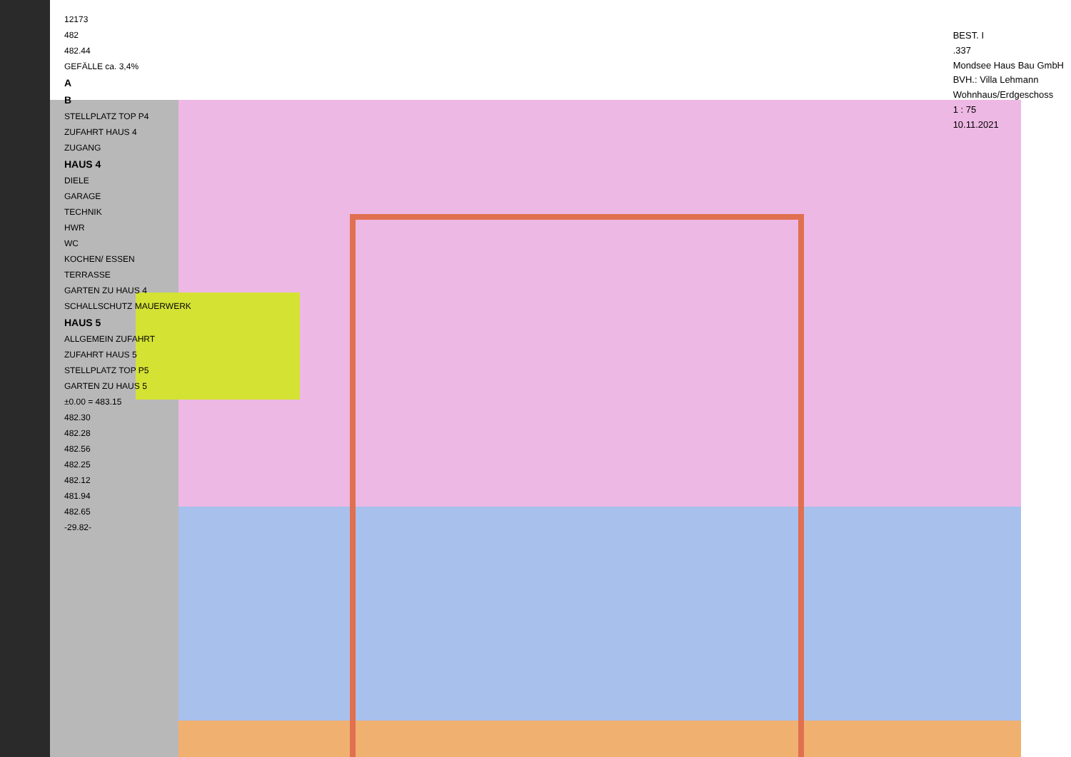12173
482
482.44
GEFÄLLE ca. 3,4%
A
B
STELLPLATZ TOP P4
ZUFAHRT HAUS 4
ZUGANG
HAUS 4
DIELE
GARAGE
TECHNIK
HWR
WC
KOCHEN/ ESSEN
TERRASSE
GARTEN ZU HAUS 4
SCHALLSCHUTZ MAUERWERK
HAUS 5
ALLGEMEIN ZUFAHRT
ZUFAHRT HAUS 5
STELLPLATZ TOP P5
GARTEN ZU HAUS 5
±0.00 = 483.15
482.30
482.28
482.56
482.25
482.12
481.94
482.65
-29.82-
BEST. I
.337
Mondsee Haus Bau GmbH
BVH.: Villa Lehmann
Wohnhaus/Erdgeschoss
1 : 75
10.11.2021